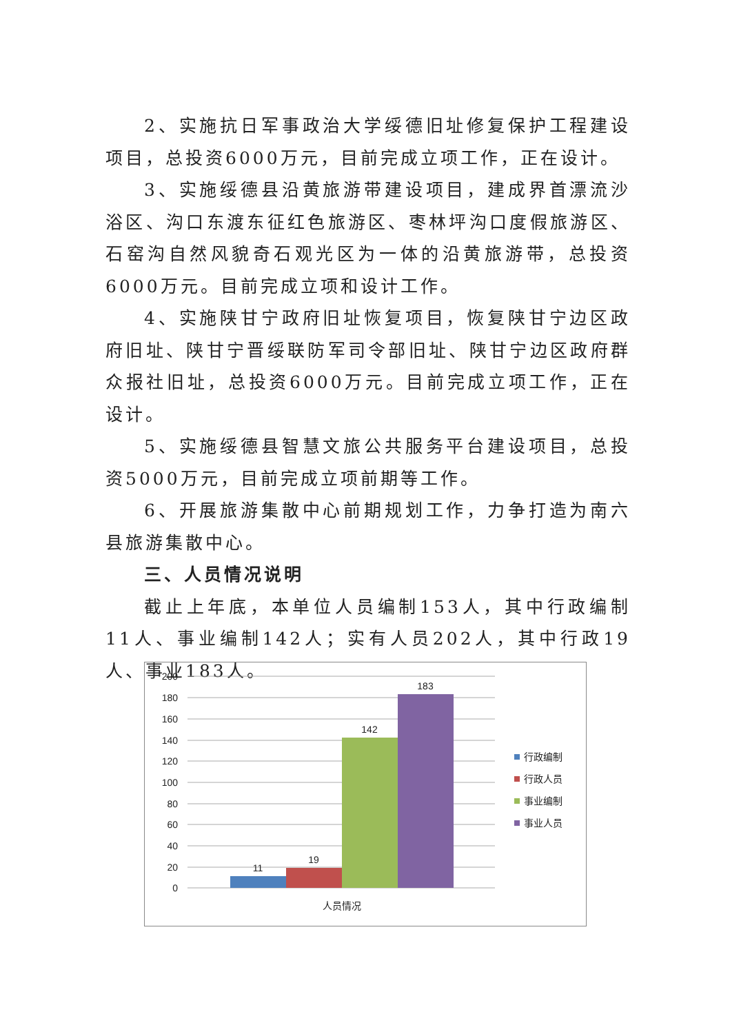2、实施抗日军事政治大学绥德旧址修复保护工程建设项目，总投资6000万元，目前完成立项工作，正在设计。
3、实施绥德县沿黄旅游带建设项目，建成界首漂流沙浴区、沟口东渡东征红色旅游区、枣林坪沟口度假旅游区、石窑沟自然风貌奇石观光区为一体的沿黄旅游带，总投资6000万元。目前完成立项和设计工作。
4、实施陕甘宁政府旧址恢复项目，恢复陕甘宁边区政府旧址、陕甘宁晋绥联防军司令部旧址、陕甘宁边区政府群众报社旧址，总投资6000万元。目前完成立项工作，正在设计。
5、实施绥德县智慧文旅公共服务平台建设项目，总投资5000万元，目前完成立项前期等工作。
6、开展旅游集散中心前期规划工作，力争打造为南六县旅游集散中心。
三、人员情况说明
截止上年底，本单位人员编制153人，其中行政编制11人、事业编制142人；实有人员202人，其中行政19人、事业183人。
200
180
160
140
120
100
80
60
40
20
0
11
19
142
183
人员情况
行政编制
行政人员
事业编制
事业人员